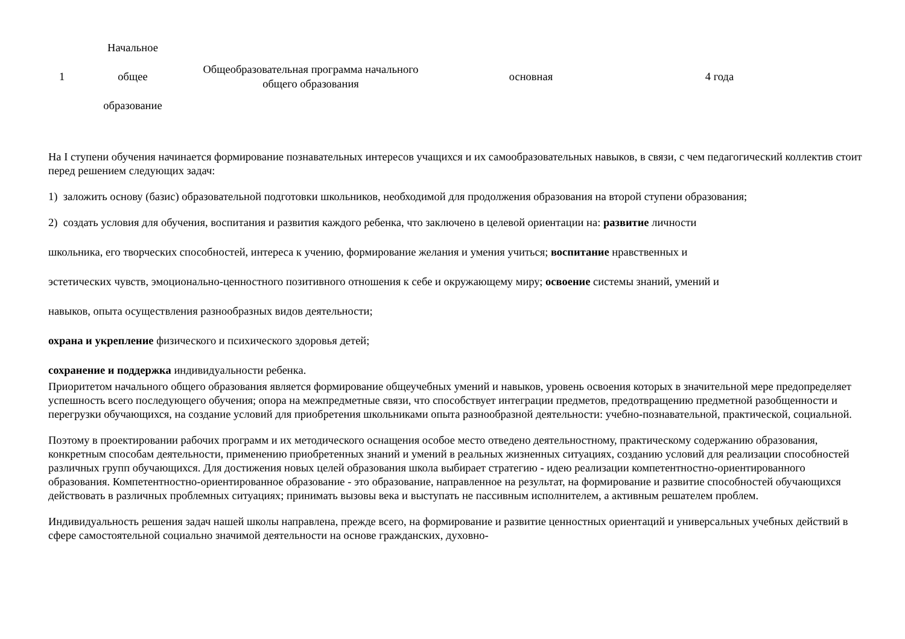| 1 | Начальное общее образование | Общеобразовательная программа начального общего образования | основная | 4 года |
На I ступени обучения начинается формирование познавательных интересов учащихся и их самообразовательных навыков, в связи, с чем педагогический коллектив стоит перед решением следующих задач:
1) заложить основу (базис) образовательной подготовки школьников, необходимой для продолжения образования на второй ступени образования;
2) создать условия для обучения, воспитания и развития каждого ребенка, что заключено в целевой ориентации на: развитие личности
школьника, его творческих способностей, интереса к учению, формирование желания и умения учиться; воспитание нравственных и
эстетических чувств, эмоционально-ценностного позитивного отношения к себе и окружающему миру; освоение системы знаний, умений и
навыков, опыта осуществления разнообразных видов деятельности;
охрана и укрепление физического и психического здоровья детей;
сохранение и поддержка индивидуальности ребенка.
Приоритетом начального общего образования является формирование общеучебных умений и навыков, уровень освоения которых в значительной мере предопределяет успешность всего последующего обучения; опора на межпредметные связи, что способствует интеграции предметов, предотвращению предметной разобщенности и перегрузки обучающихся, на создание условий для приобретения школьниками опыта разнообразной деятельности: учебно-познавательной, практической, социальной.
Поэтому в проектировании рабочих программ и их методического оснащения особое место отведено деятельностному, практическому содержанию образования, конкретным способам деятельности, применению приобретенных знаний и умений в реальных жизненных ситуациях, созданию условий для реализации способностей различных групп обучающихся. Для достижения новых целей образования школа выбирает стратегию - идею реализации компетентностно-ориентированного образования. Компетентностно-ориентированное образование - это образование, направленное на результат, на формирование и развитие способностей обучающихся действовать в различных проблемных ситуациях; принимать вызовы века и выступать не пассивным исполнителем, а активным решателем проблем.
Индивидуальность решения задач нашей школы направлена, прежде всего, на формирование и развитие ценностных ориентаций и универсальных учебных действий в сфере самостоятельной социально значимой деятельности на основе гражданских, духовно-